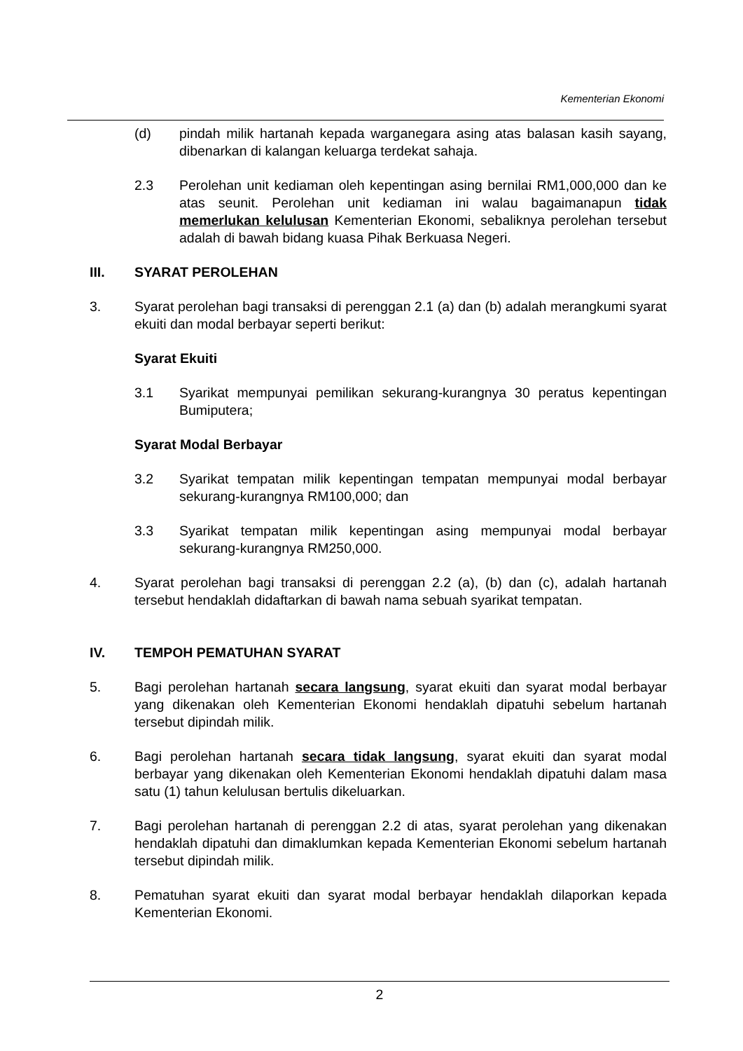Kementerian Ekonomi
(d) pindah milik hartanah kepada warganegara asing atas balasan kasih sayang, dibenarkan di kalangan keluarga terdekat sahaja.
2.3 Perolehan unit kediaman oleh kepentingan asing bernilai RM1,000,000 dan ke atas seunit. Perolehan unit kediaman ini walau bagaimanapun tidak memerlukan kelulusan Kementerian Ekonomi, sebaliknya perolehan tersebut adalah di bawah bidang kuasa Pihak Berkuasa Negeri.
III. SYARAT PEROLEHAN
3. Syarat perolehan bagi transaksi di perenggan 2.1 (a) dan (b) adalah merangkumi syarat ekuiti dan modal berbayar seperti berikut:
Syarat Ekuiti
3.1 Syarikat mempunyai pemilikan sekurang-kurangnya 30 peratus kepentingan Bumiputera;
Syarat Modal Berbayar
3.2 Syarikat tempatan milik kepentingan tempatan mempunyai modal berbayar sekurang-kurangnya RM100,000; dan
3.3 Syarikat tempatan milik kepentingan asing mempunyai modal berbayar sekurang-kurangnya RM250,000.
4. Syarat perolehan bagi transaksi di perenggan 2.2 (a), (b) dan (c), adalah hartanah tersebut hendaklah didaftarkan di bawah nama sebuah syarikat tempatan.
IV. TEMPOH PEMATUHAN SYARAT
5. Bagi perolehan hartanah secara langsung, syarat ekuiti dan syarat modal berbayar yang dikenakan oleh Kementerian Ekonomi hendaklah dipatuhi sebelum hartanah tersebut dipindah milik.
6. Bagi perolehan hartanah secara tidak langsung, syarat ekuiti dan syarat modal berbayar yang dikenakan oleh Kementerian Ekonomi hendaklah dipatuhi dalam masa satu (1) tahun kelulusan bertulis dikeluarkan.
7. Bagi perolehan hartanah di perenggan 2.2 di atas, syarat perolehan yang dikenakan hendaklah dipatuhi dan dimaklumkan kepada Kementerian Ekonomi sebelum hartanah tersebut dipindah milik.
8. Pematuhan syarat ekuiti dan syarat modal berbayar hendaklah dilaporkan kepada Kementerian Ekonomi.
2